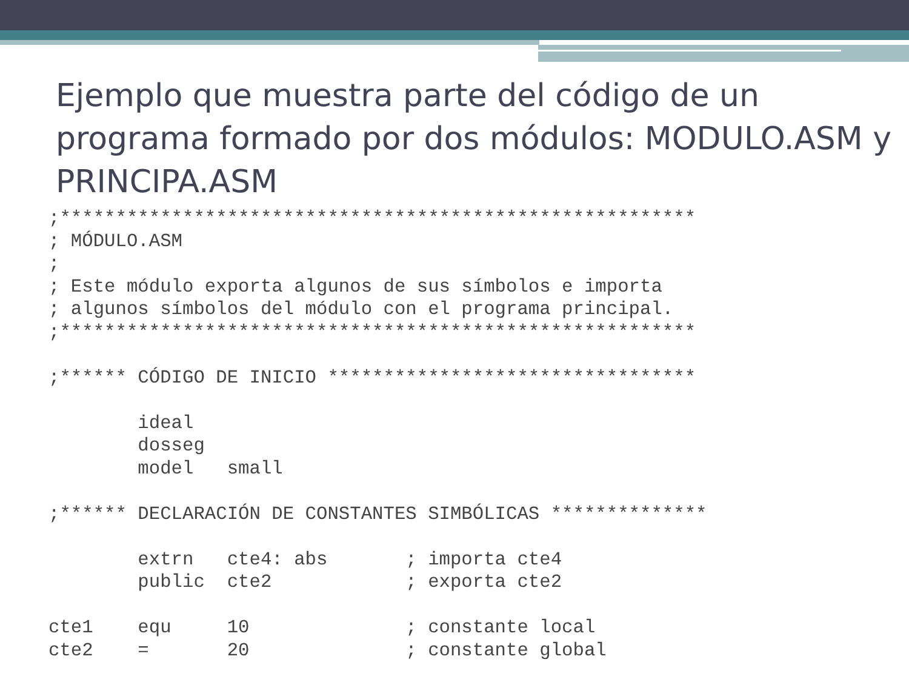Ejemplo que muestra parte del código de un programa formado por dos módulos: MODULO.ASM y PRINCIPA.ASM
;*********************************************************
; MÓDULO.ASM
;
; Este módulo exporta algunos de sus símbolos e importa
; algunos símbolos del módulo con el programa principal.
;*********************************************************

;****** CÓDIGO DE INICIO *********************************

        ideal
        dosseg
        model   small

;****** DECLARACIÓN DE CONSTANTES SIMBÓLICAS **************

        extrn   cte4: abs       ; importa cte4
        public  cte2            ; exporta cte2

cte1    equ     10              ; constante local
cte2    =       20              ; constante global